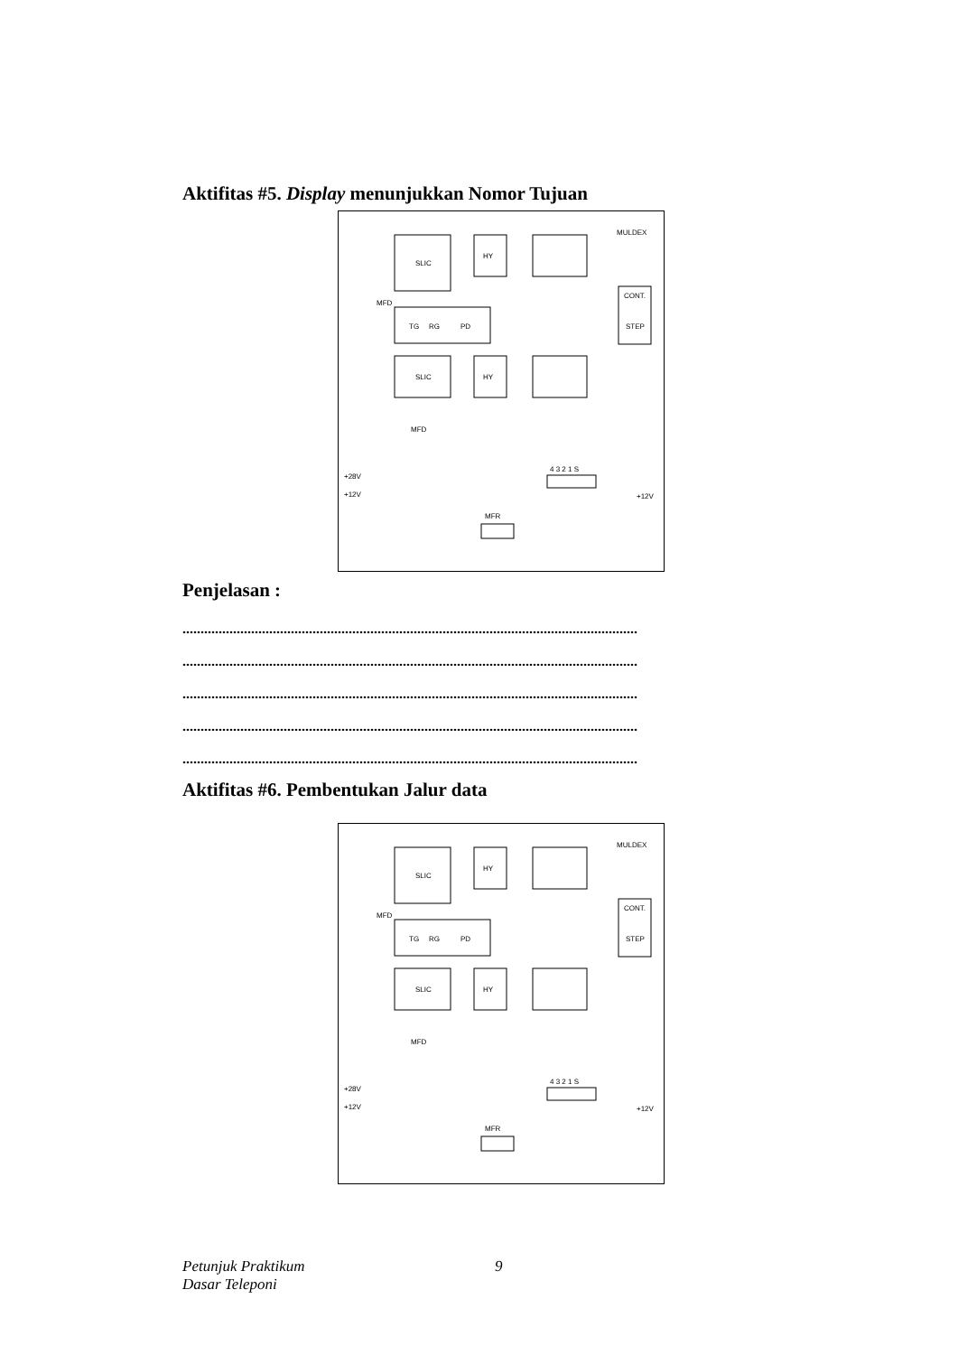Aktifitas #5. Display menunjukkan Nomor Tujuan
SLIC
TG
RG
PD
SLIC
HY
HY
MULDEX
CONT.
STEP
4 3 2 1 S
MFR
+28V
+12V
+12V
MFD
MFD
Penjelasan :
..............................................................................................................................
..............................................................................................................................
..............................................................................................................................
..............................................................................................................................
..............................................................................................................................
Aktifitas #6. Pembentukan Jalur data
SLIC
TG
RG
PD
SLIC
HY
HY
MULDEX
CONT.
STEP
4 3 2 1 S
MFR
+28V
+12V
+12V
MFD
MFD
Petunjuk Praktikum 9
Dasar Teleponi